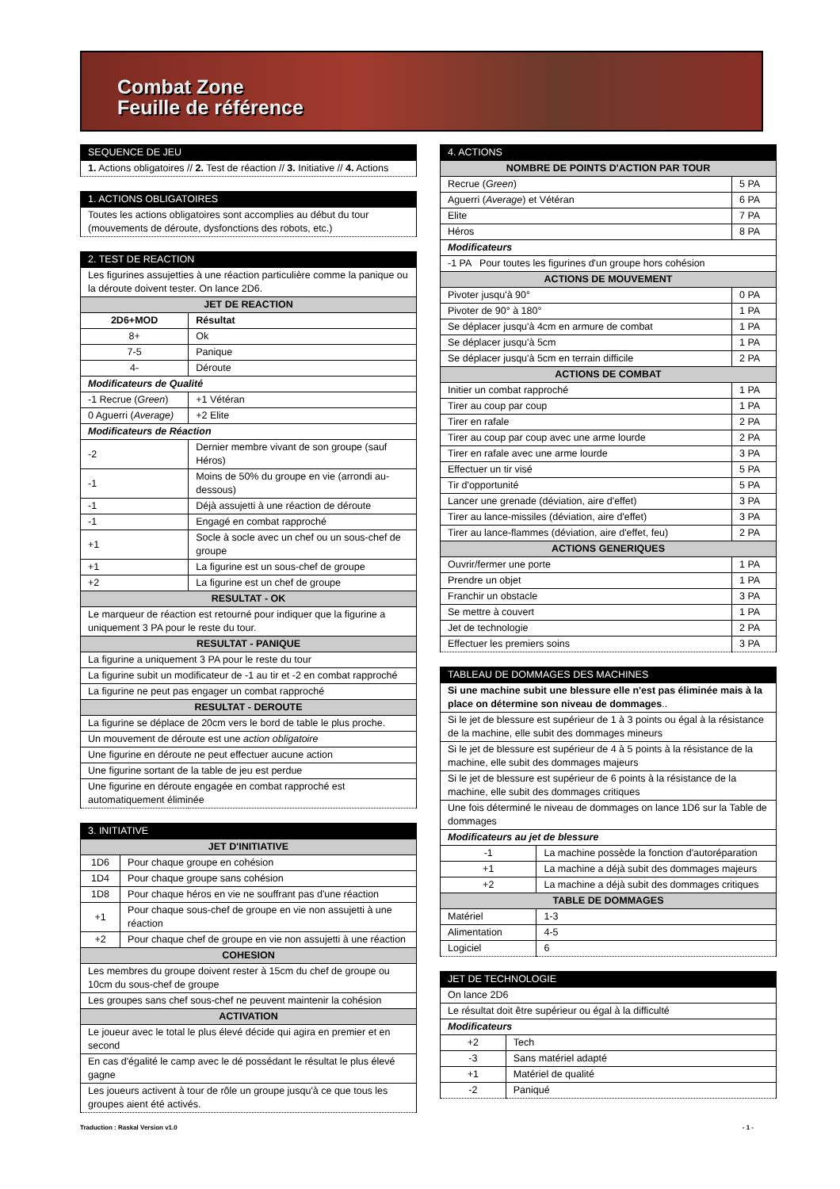Combat Zone
Feuille de référence
| SEQUENCE DE JEU |
| --- |
| 1. Actions obligatoires // 2. Test de réaction // 3. Initiative // 4. Actions |
| 1. ACTIONS OBLIGATOIRES |
| --- |
| Toutes les actions obligatoires sont accomplies au début du tour (mouvements de déroute, dysfonctions des robots, etc.) |
| 2. TEST DE REACTION | | |
| --- | --- | --- |
| Les figurines assujetties à une réaction particulière comme la panique ou la déroute doivent tester. On lance 2D6. | | |
| JET DE REACTION | | |
| 2D6+MOD | Résultat | |
| 8+ | Ok | |
| 7-5 | Panique | |
| 4- | Déroute | |
| Modificateurs de Qualité | | |
| -1 Recrue ( Green ) | | +1 Vétéran |
| 0 Aguerri ( Average) | | +2 Elite |
| Modificateurs de Réaction | | |
| -2 | Dernier membre vivant de son groupe (sauf Héros) | |
| -1 | Moins de 50% du groupe en vie (arrondi au-dessous) | |
| -1 | Déjà assujetti à une réaction de déroute | |
| -1 | Engagé en combat rapproché | |
| +1 | Socle à socle avec un chef ou un sous-chef de groupe | |
| +1 | La figurine est un sous-chef de groupe | |
| +2 | La figurine est un chef de groupe | |
| RESULTAT - OK | | |
| Le marqueur de réaction est retourné pour indiquer que la figurine a uniquement 3 PA pour le reste du tour. | | |
| RESULTAT - PANIQUE | | |
| La figurine a uniquement 3 PA pour le reste du tour | | |
| La figurine subit un modificateur de -1 au tir et -2 en combat rapproché | | |
| La figurine ne peut pas engager un combat rapproché | | |
| RESULTAT - DEROUTE | | |
| La figurine se déplace de 20cm vers le bord de table le plus proche. | | |
| Un mouvement de déroute est une action obligatoire | | |
| Une figurine en déroute ne peut effectuer aucune action | | |
| Une figurine sortant de la table de jeu est perdue | | |
| Une figurine en déroute engagée en combat rapproché est automatiquement éliminée | | |
| 3. INITIATIVE | |
| --- | --- |
| JET D'INITIATIVE | |
| 1D6 | Pour chaque groupe en cohésion |
| 1D4 | Pour chaque groupe sans cohésion |
| 1D8 | Pour chaque héros en vie ne souffrant pas d'une réaction |
| +1 | Pour chaque sous-chef de groupe en vie non assujetti à une réaction |
| +2 | Pour chaque chef de groupe en vie non assujetti à une réaction |
| COHESION | |
| Les membres du groupe doivent rester à 15cm du chef de groupe ou 10cm du sous-chef de groupe | |
| Les groupes sans chef sous-chef ne peuvent maintenir la cohésion | |
| ACTIVATION | |
| Le joueur avec le total le plus élevé décide qui agira en premier et en second | |
| En cas d'égalité le camp avec le dé possédant le résultat le plus élevé gagne | |
| Les joueurs activent à tour de rôle un groupe jusqu'à ce que tous les groupes aient été activés. | |
| 4. ACTIONS | |
| --- | --- |
| NOMBRE DE POINTS D'ACTION PAR TOUR | |
| Recrue ( Green ) | 5 PA |
| Aguerri ( Average ) et Vétéran | 6 PA |
| Elite | 7 PA |
| Héros | 8 PA |
| Modificateurs | |
| -1 PA Pour toutes les figurines d'un groupe hors cohésion | |
| ACTIONS DE MOUVEMENT | |
| Pivoter jusqu'à 90° | 0 PA |
| Pivoter de 90° à 180° | 1 PA |
| Se déplacer jusqu'à 4cm en armure de combat | 1 PA |
| Se déplacer jusqu'à 5cm | 1 PA |
| Se déplacer jusqu'à 5cm en terrain difficile | 2 PA |
| ACTIONS DE COMBAT | |
| Initier un combat rapproché | 1 PA |
| Tirer au coup par coup | 1 PA |
| Tirer en rafale | 2 PA |
| Tirer au coup par coup avec une arme lourde | 2 PA |
| Tirer en rafale avec une arme lourde | 3 PA |
| Effectuer un tir visé | 5 PA |
| Tir d'opportunité | 5 PA |
| Lancer une grenade (déviation, aire d'effet) | 3 PA |
| Tirer au lance-missiles (déviation, aire d'effet) | 3 PA |
| Tirer au lance-flammes (déviation, aire d'effet, feu) | 2 PA |
| ACTIONS GENERIQUES | |
| Ouvrir/fermer une porte | 1 PA |
| Prendre un objet | 1 PA |
| Franchir un obstacle | 3 PA |
| Se mettre à couvert | 1 PA |
| Jet de technologie | 2 PA |
| Effectuer les premiers soins | 3 PA |
| TABLEAU DE DOMMAGES DES MACHINES | |
| --- | --- |
| Si une machine subit une blessure elle n'est pas éliminée mais à la place on détermine son niveau de dommages .. | |
| Si le jet de blessure est supérieur de 1 à 3 points ou égal à la résistance de la machine, elle subit des dommages mineurs | |
| Si le jet de blessure est supérieur de 4 à 5 points à la résistance de la machine, elle subit des dommages majeurs | |
| Si le jet de blessure est supérieur de 6 points à la résistance de la machine, elle subit des dommages critiques | |
| Une fois déterminé le niveau de dommages on lance 1D6 sur la Table de dommages | |
| Modificateurs au jet de blessure | |
| -1 | La machine possède la fonction d'autoréparation |
| +1 | La machine a déjà subit des dommages majeurs |
| +2 | La machine a déjà subit des dommages critiques |
| TABLE DE DOMMAGES | |
| Matériel | 1-3 |
| Alimentation | 4-5 |
| Logiciel | 6 |
| JET DE TECHNOLOGIE | |
| --- | --- |
| On lance 2D6 | |
| Le résultat doit être supérieur ou égal à la difficulté | |
| Modificateurs | |
| +2 | Tech |
| -3 | Sans matériel adapté |
| +1 | Matériel de qualité |
| -2 | Paniqué |
Traduction : Raskal Version v1.0 - 1 -